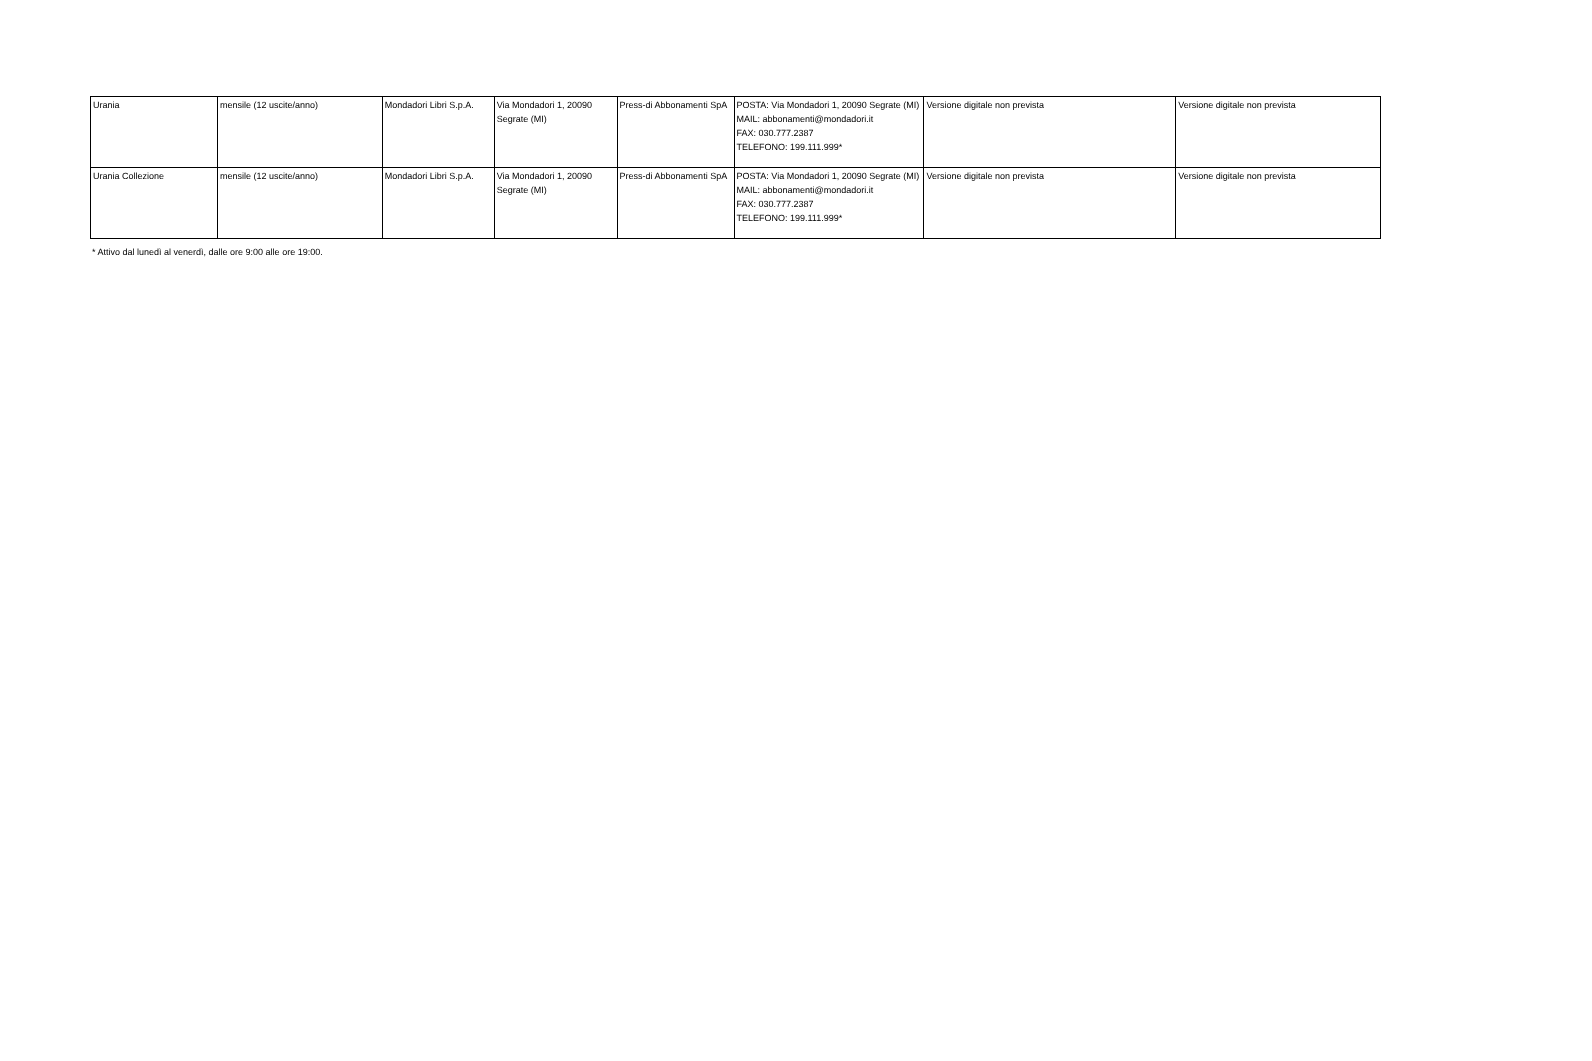| Urania | mensile (12 uscite/anno) | Mondadori Libri S.p.A. | Via Mondadori 1, 20090 Segrate (MI) | Press-di Abbonamenti SpA | POSTA: Via Mondadori 1, 20090 Segrate (MI) MAIL: abbonamenti@mondadori.it FAX: 030.777.2387 TELEFONO: 199.111.999* | Versione digitale non prevista | Versione digitale non prevista |
| Urania Collezione | mensile (12 uscite/anno) | Mondadori Libri S.p.A. | Via Mondadori 1, 20090 Segrate (MI) | Press-di Abbonamenti SpA | POSTA: Via Mondadori 1, 20090 Segrate (MI) MAIL: abbonamenti@mondadori.it FAX: 030.777.2387 TELEFONO: 199.111.999* | Versione digitale non prevista | Versione digitale non prevista |
* Attivo dal lunedì al venerdì, dalle ore 9:00 alle ore 19:00.